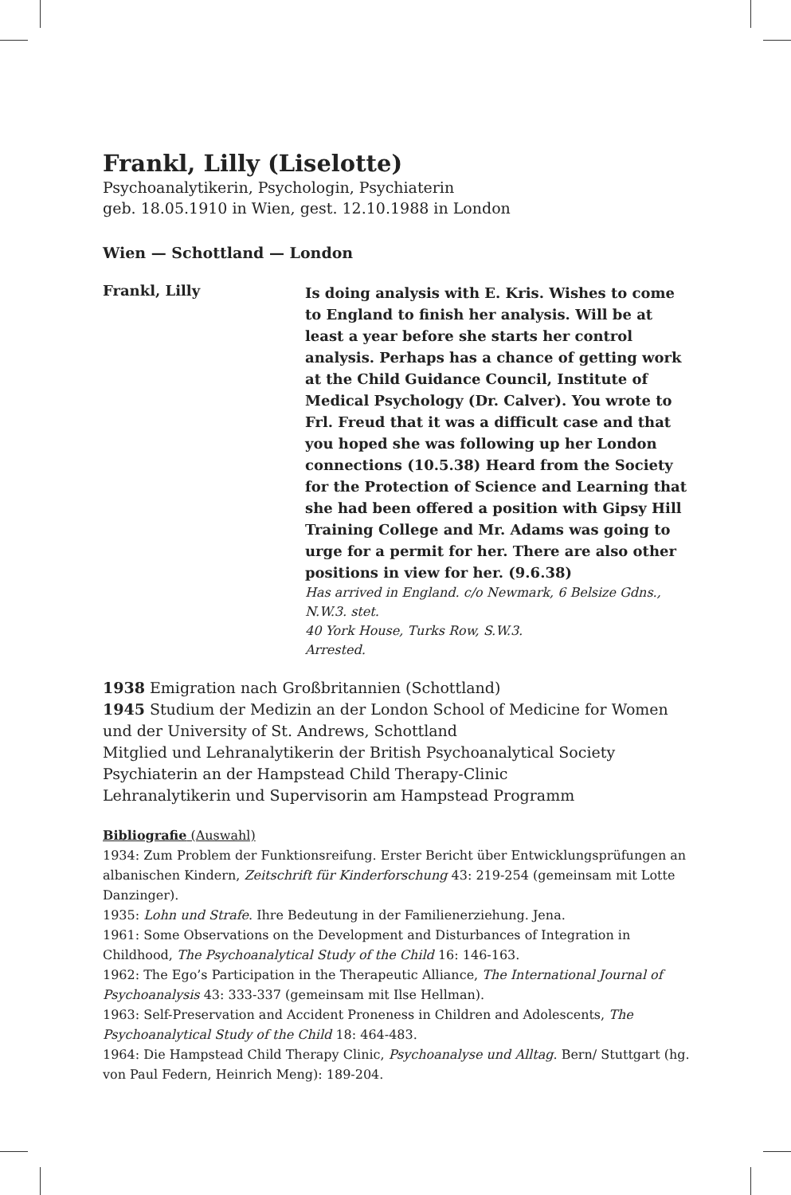Frankl, Lilly (Liselotte)
Psychoanalytikerin, Psychologin, Psychiaterin
geb. 18.05.1910 in Wien, gest. 12.10.1988 in London
Wien — Schottland — London
Frankl, Lilly
Is doing analysis with E. Kris. Wishes to come to England to finish her analysis. Will be at least a year before she starts her control analysis. Perhaps has a chance of getting work at the Child Guidance Council, Institute of Medical Psychology (Dr. Calver). You wrote to Frl. Freud that it was a difficult case and that you hoped she was following up her London connections (10.5.38) Heard from the Society for the Protection of Science and Learning that she had been offered a position with Gipsy Hill Training College and Mr. Adams was going to urge for a permit for her. There are also other positions in view for her. (9.6.38)
Has arrived in England. c/o Newmark, 6 Belsize Gdns., N.W.3. stet.
40 York House, Turks Row, S.W.3.
Arrested.
1938 Emigration nach Großbritannien (Schottland)
1945 Studium der Medizin an der London School of Medicine for Women und der University of St. Andrews, Schottland
Mitglied und Lehranalytikerin der British Psychoanalytical Society
Psychiaterin an der Hampstead Child Therapy-Clinic
Lehranalytikerin und Supervisorin am Hampstead Programm
Bibliografie (Auswahl)
1934: Zum Problem der Funktionsreifung. Erster Bericht über Entwicklungsprüfungen an albanischen Kindern, Zeitschrift für Kinderforschung 43: 219-254 (gemeinsam mit Lotte Danzinger).
1935: Lohn und Strafe. Ihre Bedeutung in der Familienerziehung. Jena.
1961: Some Observations on the Development and Disturbances of Integration in Childhood, The Psychoanalytical Study of the Child 16: 146-163.
1962: The Ego’s Participation in the Therapeutic Alliance, The International Journal of Psychoanalysis 43: 333-337 (gemeinsam mit Ilse Hellman).
1963: Self-Preservation and Accident Proneness in Children and Adolescents, The Psychoanalytical Study of the Child 18: 464-483.
1964: Die Hampstead Child Therapy Clinic, Psychoanalyse und Alltag. Bern/ Stuttgart (hg. von Paul Federn, Heinrich Meng): 189-204.